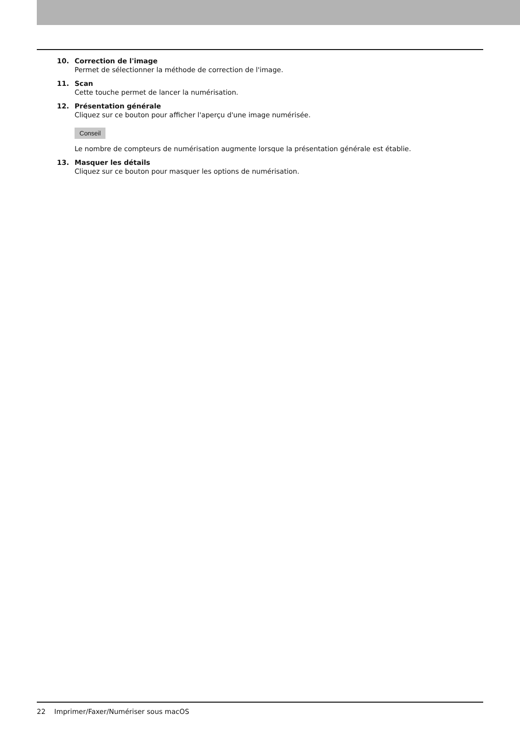10. Correction de l'image
Permet de sélectionner la méthode de correction de l'image.
11. Scan
Cette touche permet de lancer la numérisation.
12. Présentation générale
Cliquez sur ce bouton pour afficher l'aperçu d'une image numérisée.
Conseil
Le nombre de compteurs de numérisation augmente lorsque la présentation générale est établie.
13. Masquer les détails
Cliquez sur ce bouton pour masquer les options de numérisation.
22 Imprimer/Faxer/Numériser sous macOS